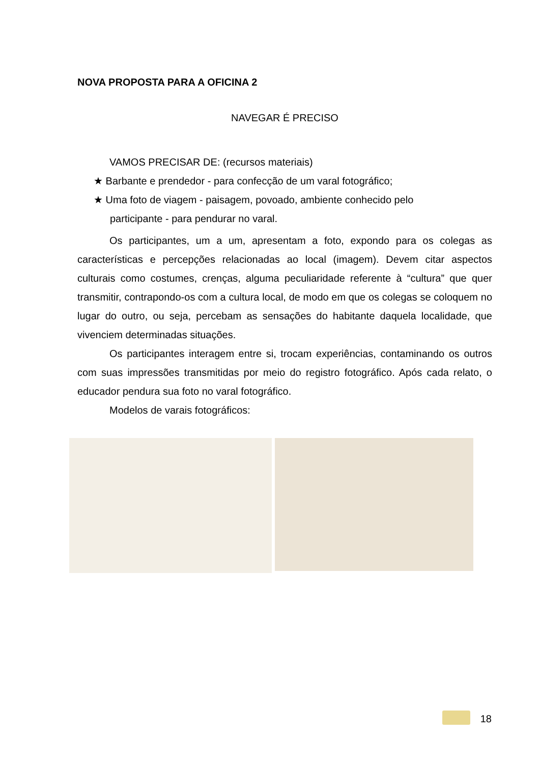NOVA PROPOSTA PARA A OFICINA 2
NAVEGAR É PRECISO
VAMOS PRECISAR DE: (recursos materiais)
★ Barbante e prendedor - para confecção de um varal fotográfico;
★ Uma foto de viagem - paisagem, povoado, ambiente conhecido pelo
participante - para pendurar no varal.
Os participantes, um a um, apresentam a foto, expondo para os colegas as características e percepções relacionadas ao local (imagem). Devem citar aspectos culturais como costumes, crenças, alguma peculiaridade referente à “cultura” que quer transmitir, contrapondo-os com a cultura local, de modo em que os colegas se coloquem no lugar do outro, ou seja, percebam as sensações do habitante daquela localidade, que vivenciem determinadas situações.
Os participantes interagem entre si, trocam experiências, contaminando os outros com suas impressões transmitidas por meio do registro fotográfico. Após cada relato, o educador pendura sua foto no varal fotográfico.
Modelos de varais fotográficos:
18